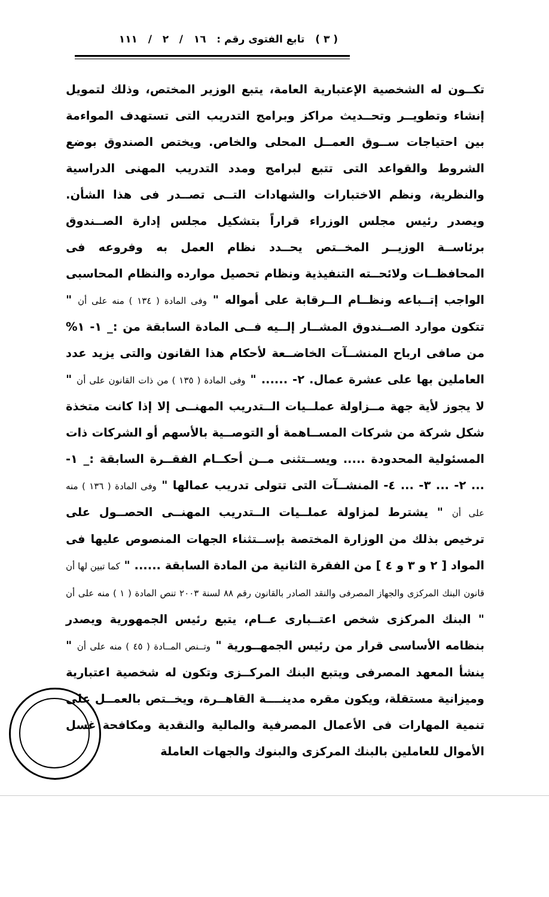( ٣ ) تابع الفتوى رقم : ١٦ / ٢ / ١١١
تكــون له الشخصية الإعتبارية العامة، يتبع الوزير المختص، وذلك لتمويل إنشاء وتطويــر وتحــديث مراكز وبرامج التدريب التى تستهدف المواءمة بين احتياجات ســوق العمــل المحلى والخاص. ويختص الصندوق بوضع الشروط والقواعد التى تتبع لبرامج ومدد التدريب المهنى الدراسية والنظرية، ونظم الاختبارات والشهادات التــى تصــدر فى هذا الشأن. ويصدر رئيس مجلس الوزراء قراراً بتشكيل مجلس إدارة الصــندوق برئاســة الوزيــر المخــتص يحــدد نظام العمل به وفروعه فى المحافظــات ولائحــته التنفيذية ونظام تحصيل موارده والنظام المحاسبى الواجب إتــباعه ونظــام الــرقابة على أمواله " وفى المادة ( ١٣٤ ) منه على أن " تتكون موارد الصــندوق المشــار إلــيه فــى المادة السابقة من :_ ١- ١% من صافى ارباح المنشــآت الخاضــعة لأحكام هذا القانون والتى يزيد عدد العاملين بها على عشرة عمال. ٢- ...... " وفى المادة ( ١٣٥ ) من ذات القانون على أن " لا يجوز لأية جهة مــزاولة عملــيات الــتدريب المهنــى إلا إذا كانت متخذة شكل شركة من شركات المســاهمة أو التوصــية بالأسهم أو الشركات ذات المسئولية المحدودة ..... ويســتثنى مــن أحكــام الفقــرة السابقة :_ ١- ... ٢- ... ٣- ... ٤- المنشــآت التى تتولى تدريب عمالها " وفى المادة ( ١٣٦ ) منه على أن " يشترط لمزاولة عملــيات الــتدريب المهنــى الحصــول على ترخيص بذلك من الوزارة المختصة بإســتثناء الجهات المنصوص عليها فى المواد [ ٢ و ٣ و ٤ ] من الفقرة الثانية من المادة السابقة ...... " كما تبين لها أن قانون البنك المركزى والجهاز المصرفى والنقد الصادر بالقانون رقم ٨٨ لسنة ٢٠٠٣ تنص المادة ( ١ ) منه على أن " البنك المركزى شخص اعتــبارى عــام، يتبع رئيس الجمهورية ويصدر بنظامه الأساسى قرار من رئيس الجمهــورية " وتــنص المــادة ( ٤٥ ) منه على أن " ينشأ المعهد المصرفى ويتبع البنك المركــزى وتكون له شخصية اعتبارية وميزانية مستقلة، ويكون مقره مدينــــة القاهــرة، ويخــتص بالعمــل على تنمية المهارات فى الأعمال المصرفية والمالية والنقدية ومكافحة غسل الأموال للعاملين بالبنك المركزى والبنوك والجهات العاملة